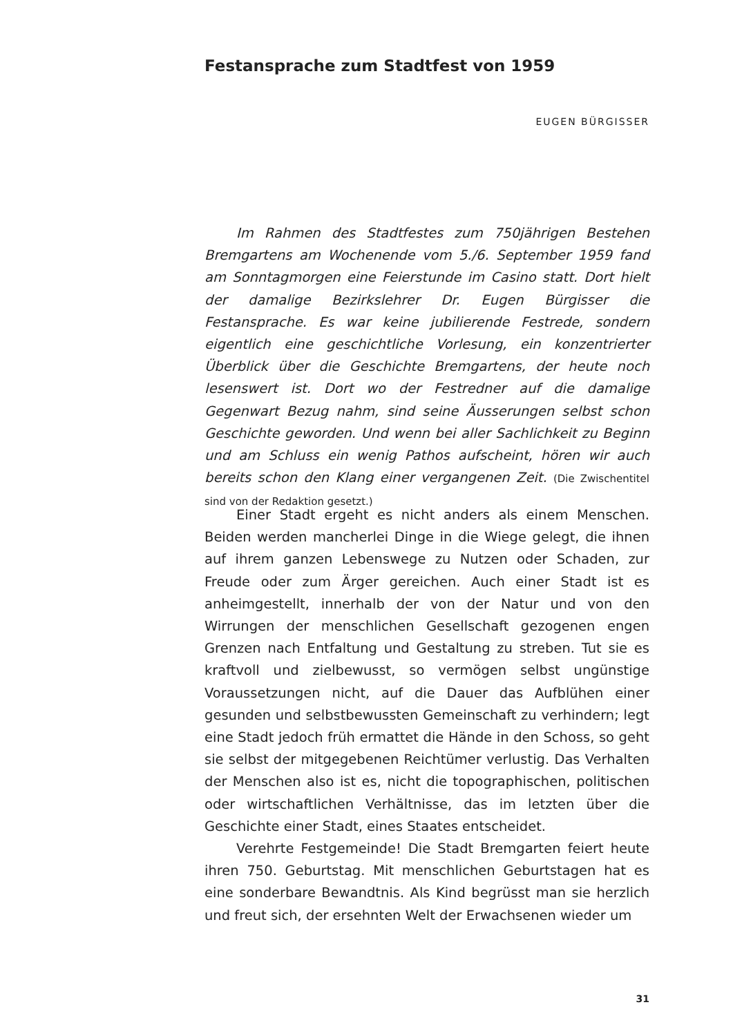Festansprache zum Stadtfest von 1959
EUGEN BÜRGISSER
Im Rahmen des Stadtfestes zum 750jährigen Bestehen Bremgartens am Wochenende vom 5./6. September 1959 fand am Sonntagmorgen eine Feierstunde im Casino statt. Dort hielt der damalige Bezirkslehrer Dr. Eugen Bürgisser die Festansprache. Es war keine jubilierende Festrede, sondern eigentlich eine geschichtliche Vorlesung, ein konzentrierter Überblick über die Geschichte Bremgartens, der heute noch lesenswert ist. Dort wo der Festredner auf die damalige Gegenwart Bezug nahm, sind seine Äusserungen selbst schon Geschichte geworden. Und wenn bei aller Sachlichkeit zu Beginn und am Schluss ein wenig Pathos aufscheint, hören wir auch bereits schon den Klang einer vergangenen Zeit. (Die Zwischentitel sind von der Redaktion gesetzt.)
Einer Stadt ergeht es nicht anders als einem Menschen. Beiden werden mancherlei Dinge in die Wiege gelegt, die ihnen auf ihrem ganzen Lebenswege zu Nutzen oder Schaden, zur Freude oder zum Ärger gereichen. Auch einer Stadt ist es anheimgestellt, innerhalb der von der Natur und von den Wirrungen der menschlichen Gesellschaft gezogenen engen Grenzen nach Entfaltung und Gestaltung zu streben. Tut sie es kraftvoll und zielbewusst, so vermögen selbst ungünstige Voraussetzungen nicht, auf die Dauer das Aufblühen einer gesunden und selbstbewussten Gemeinschaft zu verhindern; legt eine Stadt jedoch früh ermattet die Hände in den Schoss, so geht sie selbst der mitgegebenen Reichtümer verlustig. Das Verhalten der Menschen also ist es, nicht die topographischen, politischen oder wirtschaftlichen Verhältnisse, das im letzten über die Geschichte einer Stadt, eines Staates entscheidet.
Verehrte Festgemeinde! Die Stadt Bremgarten feiert heute ihren 750. Geburtstag. Mit menschlichen Geburtstagen hat es eine sonderbare Bewandtnis. Als Kind begrüsst man sie herzlich und freut sich, der ersehnten Welt der Erwachsenen wieder um
31